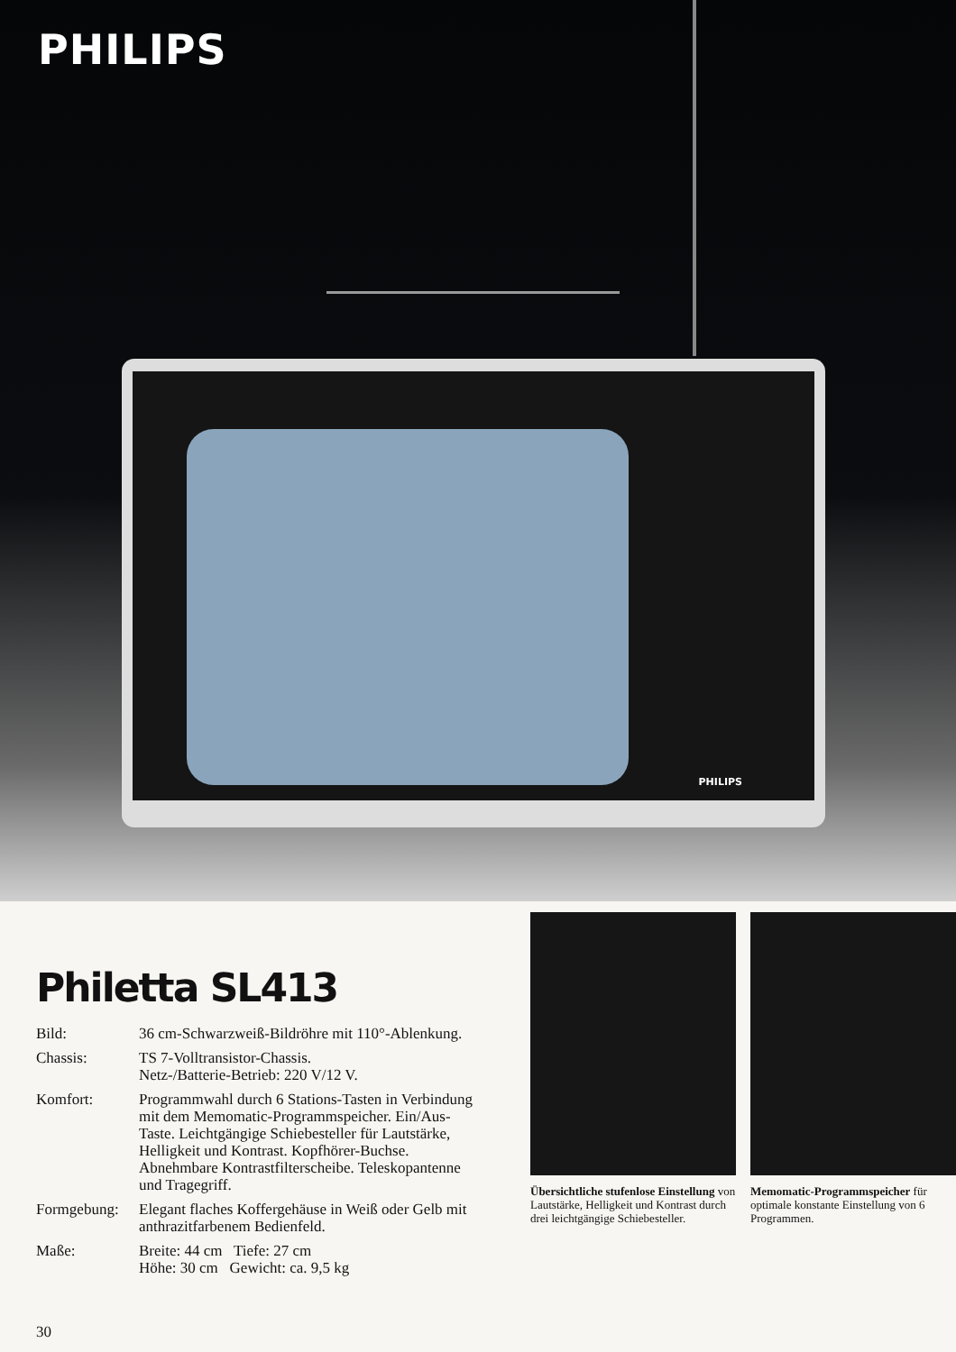PHILIPS
PHILIPS
Philetta SL413
Bild: 36 cm-Schwarzweiß-Bildröhre mit 110°-Ablenkung.
Chassis: TS 7-Volltransistor-Chassis.
Netz-/Batterie-Betrieb: 220 V/12 V.
Komfort: Programmwahl durch 6 Stations-Tasten in Verbindung mit dem Memomatic-Programmspeicher. Ein/Aus-Taste. Leichtgängige Schiebesteller für Lautstärke, Helligkeit und Kontrast. Kopfhörer-Buchse. Abnehmbare Kontrastfilterscheibe. Teleskopantenne und Tragegriff.
Formgebung: Elegant flaches Koffergehäuse in Weiß oder Gelb mit anthrazitfarbenem Bedienfeld.
Maße: Breite: 44 cm Tiefe: 27 cm
Höhe: 30 cm Gewicht: ca. 9,5 kg
30
Übersichtliche stufenlose Einstellung von Lautstärke, Helligkeit und Kontrast durch drei leichtgängige Schiebesteller.
Memomatic-Programmspeicher für optimale konstante Einstellung von 6 Programmen.